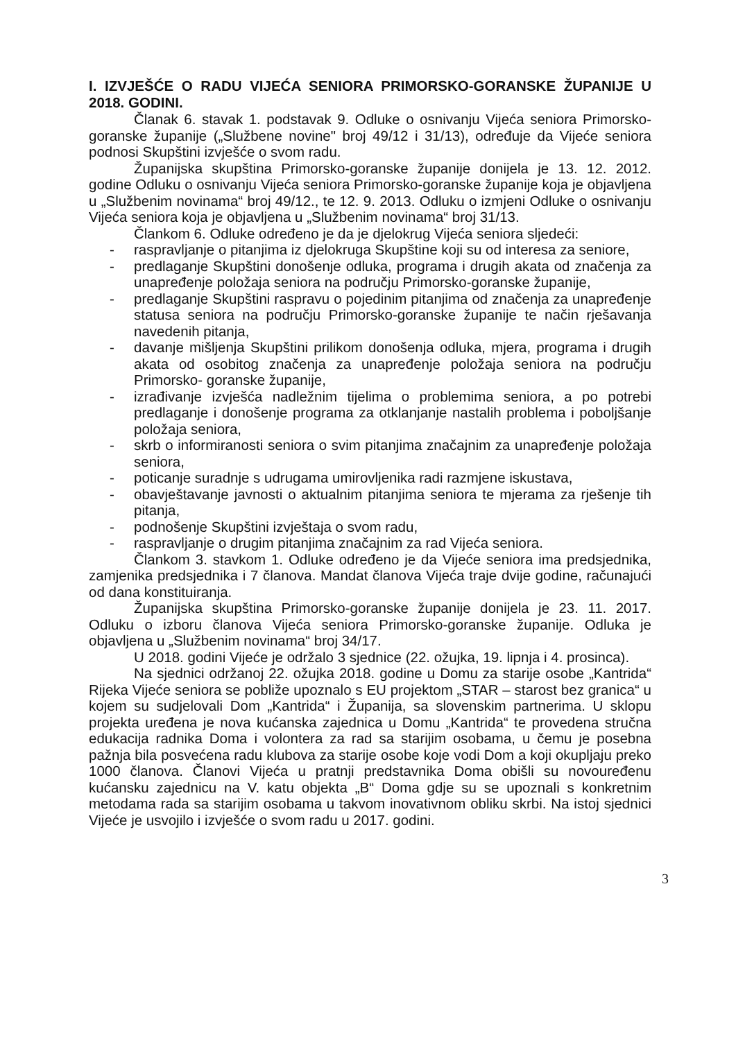I. IZVJEŠĆE O RADU VIJEĆA SENIORA PRIMORSKO-GORANSKE ŽUPANIJE U 2018. GODINI.
Članak 6. stavak 1. podstavak 9. Odluke o osnivanju Vijeća seniora Primorsko-goranske županije („Službene novine" broj 49/12 i 31/13), određuje da Vijeće seniora podnosi Skupštini izvješće o svom radu.
Županijska skupština Primorsko-goranske županije donijela je 13. 12. 2012. godine Odluku o osnivanju Vijeća seniora Primorsko-goranske županije koja je objavljena u „Službenim novinama“ broj 49/12., te 12. 9. 2013. Odluku o izmjeni Odluke o osnivanju Vijeća seniora koja je objavljena u „Službenim novinama“ broj 31/13.
Člankom 6. Odluke određeno je da je djelokrug Vijeća seniora sljedeći:
- raspravljanje o pitanjima iz djelokruga Skupštine koji su od interesa za seniore,
- predlaganje Skupštini donošenje odluka, programa i drugih akata od značenja za unapređenje položaja seniora na području Primorsko-goranske županije,
- predlaganje Skupštini raspravu o pojedinim pitanjima od značenja za unapređenje statusa seniora na području Primorsko-goranske županije te način rješavanja navedenih pitanja,
- davanje mišljenja Skupštini prilikom donošenja odluka, mjera, programa i drugih akata od osobitog značenja za unapređenje položaja seniora na području Primorsko- goranske županije,
- izrađivanje izvješća nadležnim tijelima o problemima seniora, a po potrebi predlaganje i donošenje programa za otklanjanje nastalih problema i poboljšanje položaja seniora,
- skrb o informiranosti seniora o svim pitanjima značajnim za unapređenje položaja seniora,
- poticanje suradnje s udrugama umirovljenika radi razmjene iskustava,
- obavještavanje javnosti o aktualnim pitanjima seniora te mjerama za rješenje tih pitanja,
- podnošenje Skupštini izvještaja o svom radu,
- raspravljanje o drugim pitanjima značajnim za rad Vijeća seniora.
Člankom 3. stavkom 1. Odluke određeno je da Vijeće seniora ima predsjednika, zamjenika predsjednika i 7 članova. Mandat članova Vijeća traje dvije godine, računajući od dana konstituiranja.
Županijska skupština Primorsko-goranske županije donijela je 23. 11. 2017. Odluku o izboru članova Vijeća seniora Primorsko-goranske županije. Odluka je objavljena u „Službenim novinama“ broj 34/17.
U 2018. godini Vijeće je održalo 3 sjednice (22. ožujka, 19. lipnja i 4. prosinca).
Na sjednici održanoj 22. ožujka 2018. godine u Domu za starije osobe „Kantrida“ Rijeka Vijeće seniora se pobliže upoznalo s EU projektom „STAR – starost bez granica“ u kojem su sudjelovali Dom „Kantrida“ i Županija, sa slovenskim partnerima. U sklopu projekta uređena je nova kućanska zajednica u Domu „Kantrida“ te provedena stručna edukacija radnika Doma i volontera za rad sa starijim osobama, u čemu je posebna pažnja bila posvećena radu klubova za starije osobe koje vodi Dom a koji okupljaju preko 1000 članova. Članovi Vijeća u pratnji predstavnika Doma obišli su novouređenu kućansku zajednicu na V. katu objekta „B“ Doma gdje su se upoznali s konkretnim metodama rada sa starijim osobama u takvom inovativnom obliku skrbi. Na istoj sjednici Vijeće je usvojilo i izvješće o svom radu u 2017. godini.
3